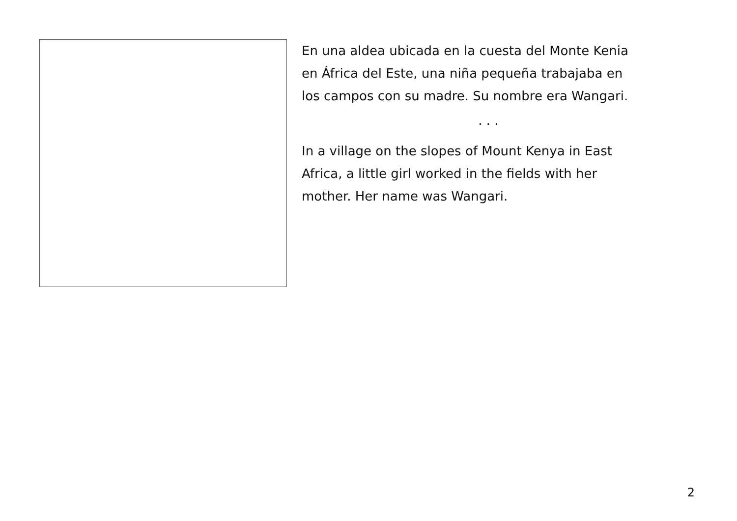En una aldea ubicada en la cuesta del Monte Kenia
en África del Este, una niña pequeña trabajaba en
los campos con su madre. Su nombre era Wangari.
. . .
In a village on the slopes of Mount Kenya in East
Africa, a little girl worked in the fields with her
mother. Her name was Wangari.
2